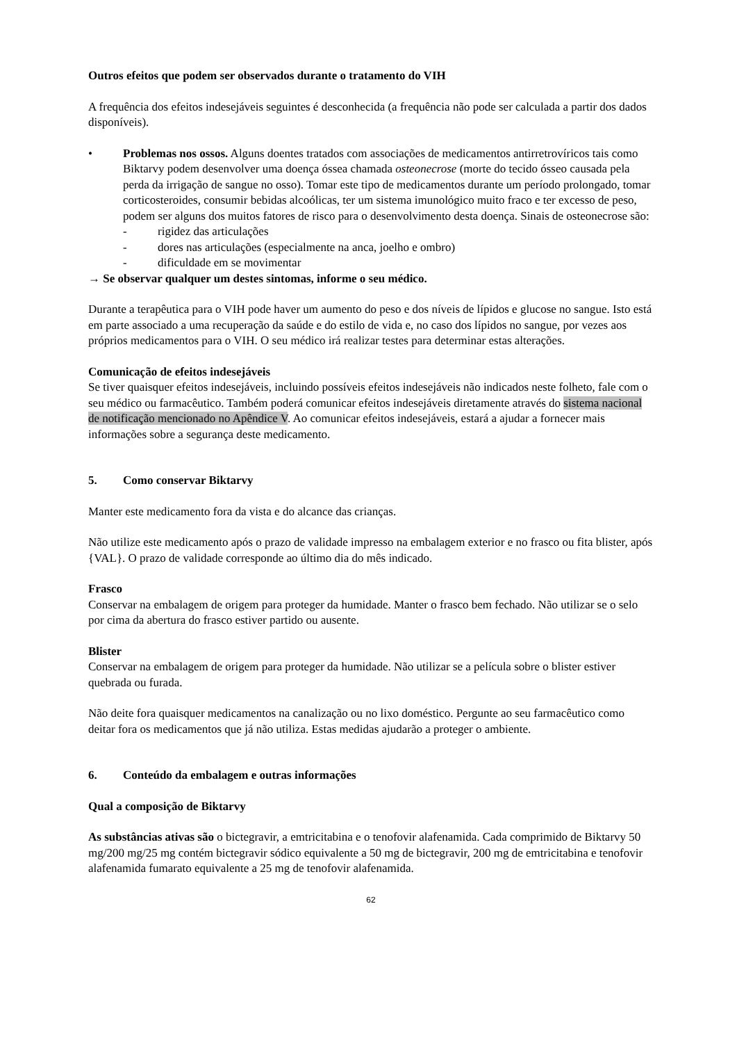Outros efeitos que podem ser observados durante o tratamento do VIH
A frequência dos efeitos indesejáveis seguintes é desconhecida (a frequência não pode ser calculada a partir dos dados disponíveis).
• Problemas nos ossos. Alguns doentes tratados com associações de medicamentos antirretrovíricos tais como Biktarvy podem desenvolver uma doença óssea chamada osteonecrose (morte do tecido ósseo causada pela perda da irrigação de sangue no osso). Tomar este tipo de medicamentos durante um período prolongado, tomar corticosteroides, consumir bebidas alcoólicas, ter um sistema imunológico muito fraco e ter excesso de peso, podem ser alguns dos muitos fatores de risco para o desenvolvimento desta doença. Sinais de osteonecrose são:
- rigidez das articulações
- dores nas articulações (especialmente na anca, joelho e ombro)
- dificuldade em se movimentar
→ Se observar qualquer um destes sintomas, informe o seu médico.
Durante a terapêutica para o VIH pode haver um aumento do peso e dos níveis de lípidos e glucose no sangue. Isto está em parte associado a uma recuperação da saúde e do estilo de vida e, no caso dos lípidos no sangue, por vezes aos próprios medicamentos para o VIH. O seu médico irá realizar testes para determinar estas alterações.
Comunicação de efeitos indesejáveis
Se tiver quaisquer efeitos indesejáveis, incluindo possíveis efeitos indesejáveis não indicados neste folheto, fale com o seu médico ou farmacêutico. Também poderá comunicar efeitos indesejáveis diretamente através do sistema nacional de notificação mencionado no Apêndice V. Ao comunicar efeitos indesejáveis, estará a ajudar a fornecer mais informações sobre a segurança deste medicamento.
5. Como conservar Biktarvy
Manter este medicamento fora da vista e do alcance das crianças.
Não utilize este medicamento após o prazo de validade impresso na embalagem exterior e no frasco ou fita blister, após {VAL}. O prazo de validade corresponde ao último dia do mês indicado.
Frasco
Conservar na embalagem de origem para proteger da humidade. Manter o frasco bem fechado. Não utilizar se o selo por cima da abertura do frasco estiver partido ou ausente.
Blister
Conservar na embalagem de origem para proteger da humidade. Não utilizar se a película sobre o blister estiver quebrada ou furada.
Não deite fora quaisquer medicamentos na canalização ou no lixo doméstico. Pergunte ao seu farmacêutico como deitar fora os medicamentos que já não utiliza. Estas medidas ajudarão a proteger o ambiente.
6. Conteúdo da embalagem e outras informações
Qual a composição de Biktarvy
As substâncias ativas são o bictegravir, a emtricitabina e o tenofovir alafenamida. Cada comprimido de Biktarvy 50 mg/200 mg/25 mg contém bictegravir sódico equivalente a 50 mg de bictegravir, 200 mg de emtricitabina e tenofovir alafenamida fumarato equivalente a 25 mg de tenofovir alafenamida.
62